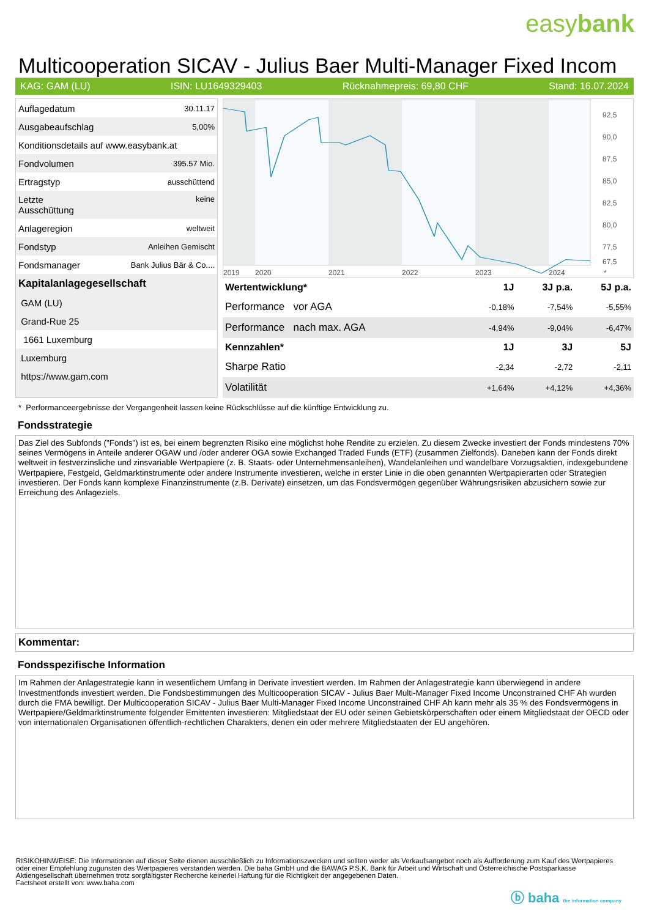easybank
Multicooperation SICAV - Julius Baer Multi-Manager Fixed Incom
KAG: GAM (LU) ISIN: LU1649329403 Rücknahmepreis: 69,80 CHF Stand: 16.07.2024
| Auflagedatum | 30.11.17 |
| Ausgabeaufschlag | 5,00% |
| Konditionsdetails auf www.easybank.at | |
| Fondvolumen | 395.57 Mio. |
| Ertragstyp | ausschüttend |
| Letzte Ausschüttung | keine |
| Anlageregion | weltweit |
| Fondstyp | Anleihen Gemischt |
| Fondsmanager | Bank Julius Bär & Co.... |
| Kapitalanlagegesellschaft | |
| GAM (LU) | |
| Grand-Rue 25 | |
| 1661 Luxemburg | |
| Luxemburg | |
| https://www.gam.com | |
92,5
90,0
87,5
85,0
82,5
80,0
77,5
67,5
2019
2020
2021
2022
2023
2024
*
| Wertentwicklung* | 1J | 3J p.a. | 5J p.a. |
| --- | --- | --- | --- |
| Performance vor AGA | -0,18% | -7,54% | -5,55% |
| Performance nach max. AGA | -4,94% | -9,04% | -6,47% |
| Kennzahlen* | 1J | 3J | 5J |
| Sharpe Ratio | -2,34 | -2,72 | -2,11 |
| Volatilität | +1,64% | +4,12% | +4,36% |
* Performanceergebnisse der Vergangenheit lassen keine Rückschlüsse auf die künftige Entwicklung zu.
Fondsstrategie
Das Ziel des Subfonds ("Fonds") ist es, bei einem begrenzten Risiko eine möglichst hohe Rendite zu erzielen. Zu diesem Zwecke investiert der Fonds mindestens 70% seines Vermögens in Anteile anderer OGAW und /oder anderer OGA sowie Exchanged Traded Funds (ETF) (zusammen Zielfonds). Daneben kann der Fonds direkt weltweit in festverzinsliche und zinsvariable Wertpapiere (z. B. Staats- oder Unternehmensanleihen), Wandelanleihen und wandelbare Vorzugsaktien, indexgebundene Wertpapiere, Festgeld, Geldmarktinstrumente oder andere Instrumente investieren, welche in erster Linie in die oben genannten Wertpapierarten oder Strategien investieren. Der Fonds kann komplexe Finanzinstrumente (z.B. Derivate) einsetzen, um das Fondsvermögen gegenüber Währungsrisiken abzusichern sowie zur Erreichung des Anlageziels.
Kommentar:
Fondsspezifische Information
Im Rahmen der Anlagestrategie kann in wesentlichem Umfang in Derivate investiert werden. Im Rahmen der Anlagestrategie kann überwiegend in andere Investmentfonds investiert werden. Die Fondsbestimmungen des Multicooperation SICAV - Julius Baer Multi-Manager Fixed Income Unconstrained CHF Ah wurden durch die FMA bewilligt. Der Multicooperation SICAV - Julius Baer Multi-Manager Fixed Income Unconstrained CHF Ah kann mehr als 35 % des Fondsvermögens in Wertpapiere/Geldmarktinstrumente folgender Emittenten investieren: Mitgliedstaat der EU oder seinen Gebietskörperschaften oder einem Mitgliedstaat der OECD oder von internationalen Organisationen öffentlich-rechtlichen Charakters, denen ein oder mehrere Mitgliedstaaten der EU angehören.
RISIKOHINWEISE: Die Informationen auf dieser Seite dienen ausschließlich zu Informationszwecken und sollten weder als Verkaufsangebot noch als Aufforderung zum Kauf des Wertpapieres oder einer Empfehlung zugunsten des Wertpapieres verstanden werden. Die baha GmbH und die BAWAG P.S.K. Bank für Arbeit und Wirtschaft und Österreichische Postsparkasse Aktiengesellschaft übernehmen trotz sorgfältigster Recherche keinerlei Haftung für die Richtigkeit der angegebenen Daten.
Factsheet erstellt von: www.baha.com
ⓑ baha the information company